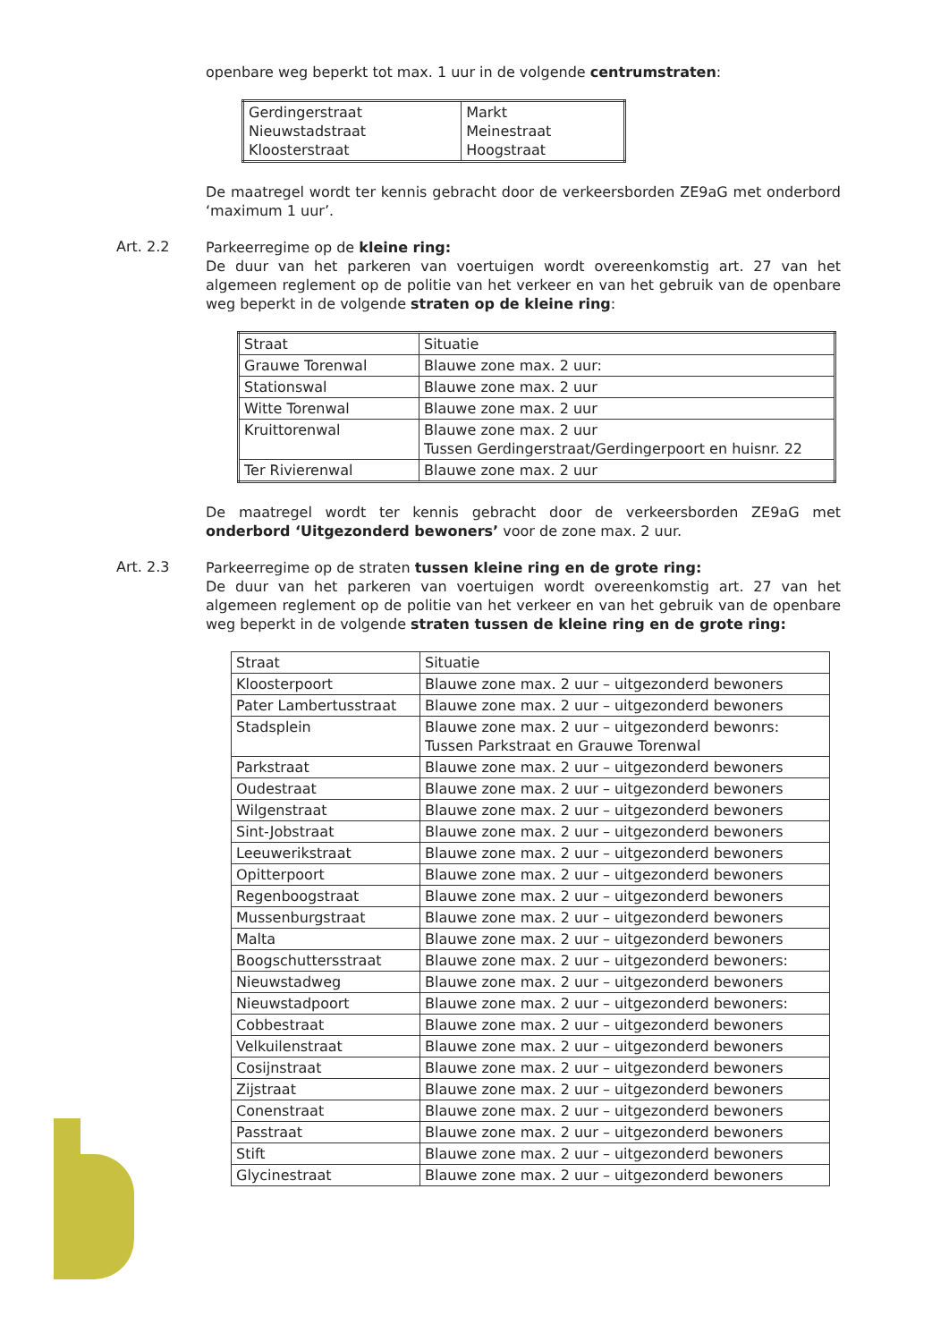openbare weg beperkt tot max. 1 uur in de volgende centrumstraten:
| Gerdingerstraat Nieuwstadstraat Kloosterstraat | Markt Meinestraat Hoogstraat |
De maatregel wordt ter kennis gebracht door de verkeersborden ZE9aG met onderbord ‘maximum 1 uur’.
Art. 2.2
Parkeerregime op de kleine ring:
De duur van het parkeren van voertuigen wordt overeenkomstig art. 27 van het algemeen reglement op de politie van het verkeer en van het gebruik van de openbare weg beperkt in de volgende straten op de kleine ring:
| Straat | Situatie |
| Grauwe Torenwal | Blauwe zone max. 2 uur: |
| Stationswal | Blauwe zone max. 2 uur |
| Witte Torenwal | Blauwe zone max. 2 uur |
| Kruittorenwal | Blauwe zone max. 2 uur Tussen Gerdingerstraat/Gerdingerpoort en huisnr. 22 |
| Ter Rivierenwal | Blauwe zone max. 2 uur |
De maatregel wordt ter kennis gebracht door de verkeersborden ZE9aG met onderbord ‘Uitgezonderd bewoners’ voor de zone max. 2 uur.
Art. 2.3
Parkeerregime op de straten tussen kleine ring en de grote ring:
De duur van het parkeren van voertuigen wordt overeenkomstig art. 27 van het algemeen reglement op de politie van het verkeer en van het gebruik van de openbare weg beperkt in de volgende straten tussen de kleine ring en de grote ring:
| Straat | Situatie |
| Kloosterpoort | Blauwe zone max. 2 uur – uitgezonderd bewoners |
| Pater Lambertusstraat | Blauwe zone max. 2 uur – uitgezonderd bewoners |
| Stadsplein | Blauwe zone max. 2 uur – uitgezonderd bewonrs: Tussen Parkstraat en Grauwe Torenwal |
| Parkstraat | Blauwe zone max. 2 uur – uitgezonderd bewoners |
| Oudestraat | Blauwe zone max. 2 uur – uitgezonderd bewoners |
| Wilgenstraat | Blauwe zone max. 2 uur – uitgezonderd bewoners |
| Sint-Jobstraat | Blauwe zone max. 2 uur – uitgezonderd bewoners |
| Leeuwerikstraat | Blauwe zone max. 2 uur – uitgezonderd bewoners |
| Opitterpoort | Blauwe zone max. 2 uur – uitgezonderd bewoners |
| Regenboogstraat | Blauwe zone max. 2 uur – uitgezonderd bewoners |
| Mussenburgstraat | Blauwe zone max. 2 uur – uitgezonderd bewoners |
| Malta | Blauwe zone max. 2 uur – uitgezonderd bewoners |
| Boogschuttersstraat | Blauwe zone max. 2 uur – uitgezonderd bewoners: |
| Nieuwstadweg | Blauwe zone max. 2 uur – uitgezonderd bewoners |
| Nieuwstadpoort | Blauwe zone max. 2 uur – uitgezonderd bewoners: |
| Cobbestraat | Blauwe zone max. 2 uur – uitgezonderd bewoners |
| Velkuilenstraat | Blauwe zone max. 2 uur – uitgezonderd bewoners |
| Cosijnstraat | Blauwe zone max. 2 uur – uitgezonderd bewoners |
| Zijstraat | Blauwe zone max. 2 uur – uitgezonderd bewoners |
| Conenstraat | Blauwe zone max. 2 uur – uitgezonderd bewoners |
| Passtraat | Blauwe zone max. 2 uur – uitgezonderd bewoners |
| Stift | Blauwe zone max. 2 uur – uitgezonderd bewoners |
| Glycinestraat | Blauwe zone max. 2 uur – uitgezonderd bewoners |